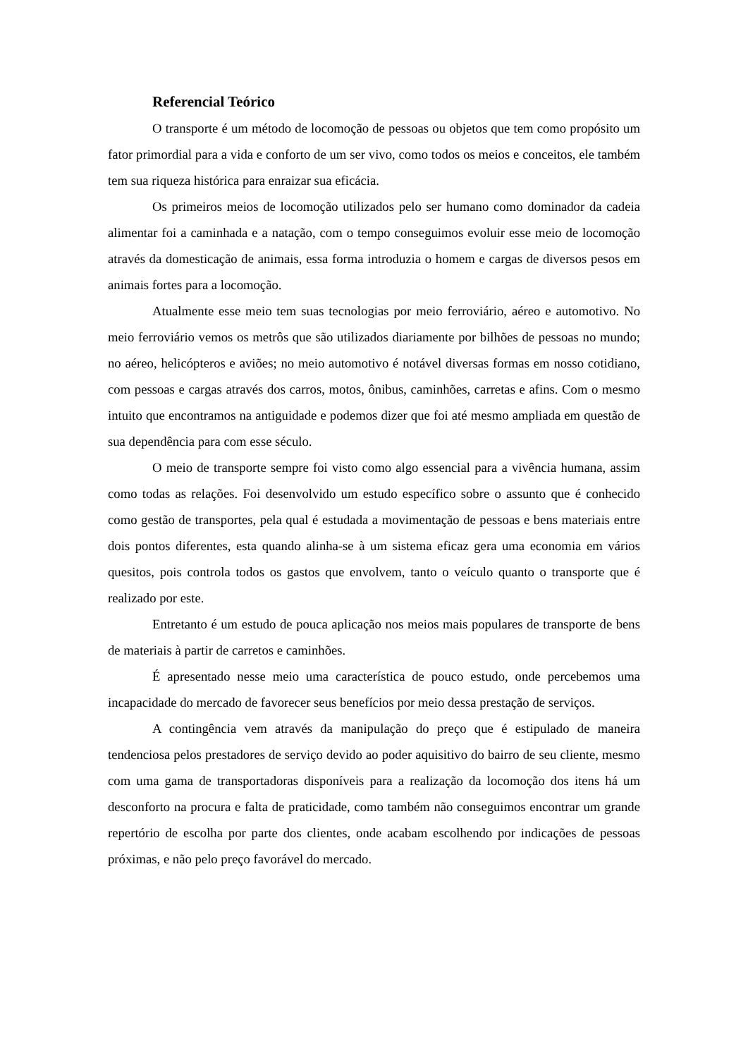Referencial Teórico
O transporte é um método de locomoção de pessoas ou objetos que tem como propósito um fator primordial para a vida e conforto de um ser vivo, como todos os meios e conceitos, ele também tem sua riqueza histórica para enraizar sua eficácia.
Os primeiros meios de locomoção utilizados pelo ser humano como dominador da cadeia alimentar foi a caminhada e a natação, com o tempo conseguimos evoluir esse meio de locomoção através da domesticação de animais, essa forma introduzia o homem e cargas de diversos pesos em animais fortes para a locomoção.
Atualmente esse meio tem suas tecnologias por meio ferroviário, aéreo e automotivo. No meio ferroviário vemos os metrôs que são utilizados diariamente por bilhões de pessoas no mundo; no aéreo, helicópteros e aviões; no meio automotivo é notável diversas formas em nosso cotidiano, com pessoas e cargas através dos carros, motos, ônibus, caminhões, carretas e afins. Com o mesmo intuito que encontramos na antiguidade e podemos dizer que foi até mesmo ampliada em questão de sua dependência para com esse século.
O meio de transporte sempre foi visto como algo essencial para a vivência humana, assim como todas as relações. Foi desenvolvido um estudo específico sobre o assunto que é conhecido como gestão de transportes, pela qual é estudada a movimentação de pessoas e bens materiais entre dois pontos diferentes, esta quando alinha-se à um sistema eficaz gera uma economia em vários quesitos, pois controla todos os gastos que envolvem, tanto o veículo quanto o transporte que é realizado por este.
Entretanto é um estudo de pouca aplicação nos meios mais populares de transporte de bens de materiais à partir de carretos e caminhões.
É apresentado nesse meio uma característica de pouco estudo, onde percebemos uma incapacidade do mercado de favorecer seus benefícios por meio dessa prestação de serviços.
A contingência vem através da manipulação do preço que é estipulado de maneira tendenciosa pelos prestadores de serviço devido ao poder aquisitivo do bairro de seu cliente, mesmo com uma gama de transportadoras disponíveis para a realização da locomoção dos itens há um desconforto na procura e falta de praticidade, como também não conseguimos encontrar um grande repertório de escolha por parte dos clientes, onde acabam escolhendo por indicações de pessoas próximas, e não pelo preço favorável do mercado.